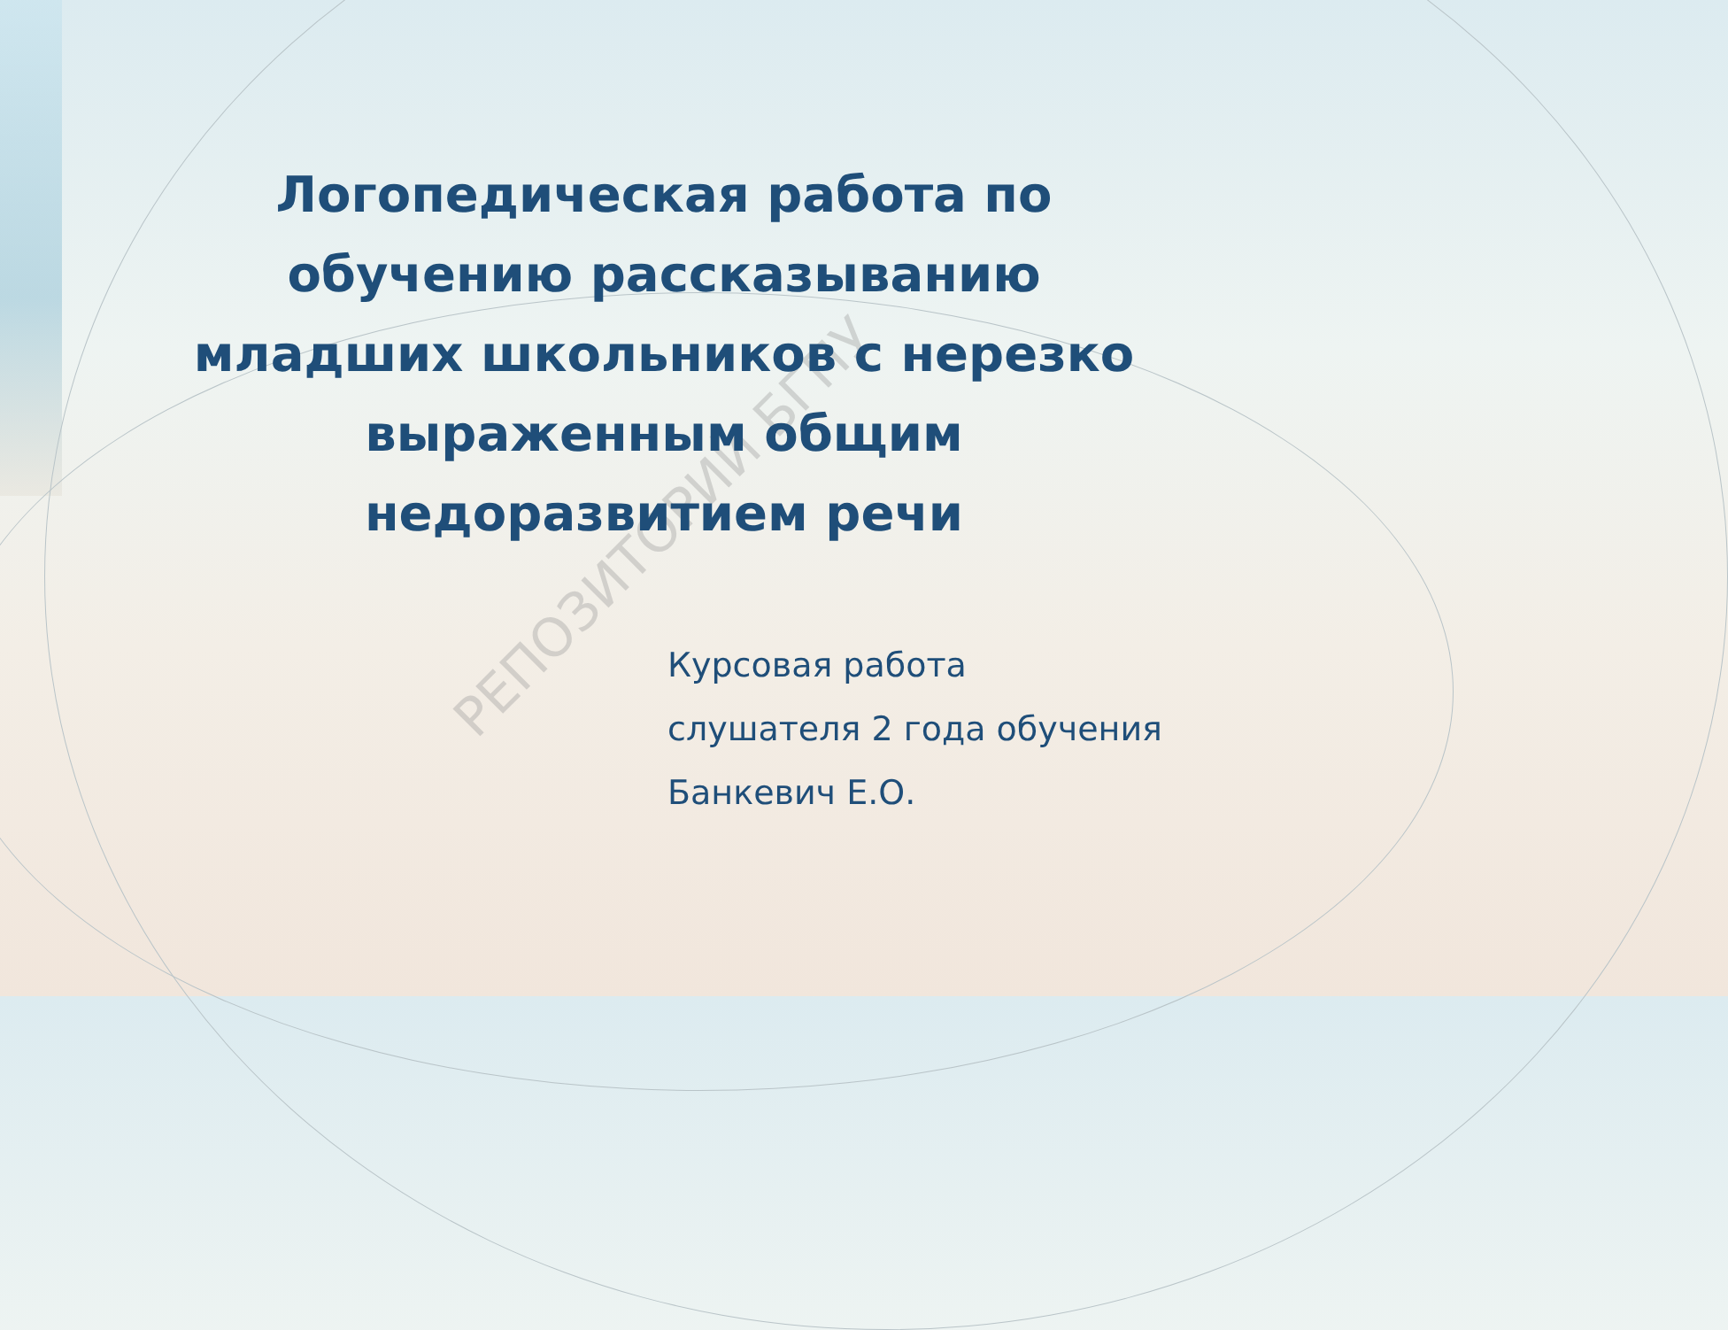РЕПОЗИТОРИЙ БГПУ
Логопедическая работа по
обучению рассказыванию
младших школьников с нерезко
выраженным общим
недоразвитием речи
Курсовая работа
слушателя 2 года обучения
Банкевич Е.О.